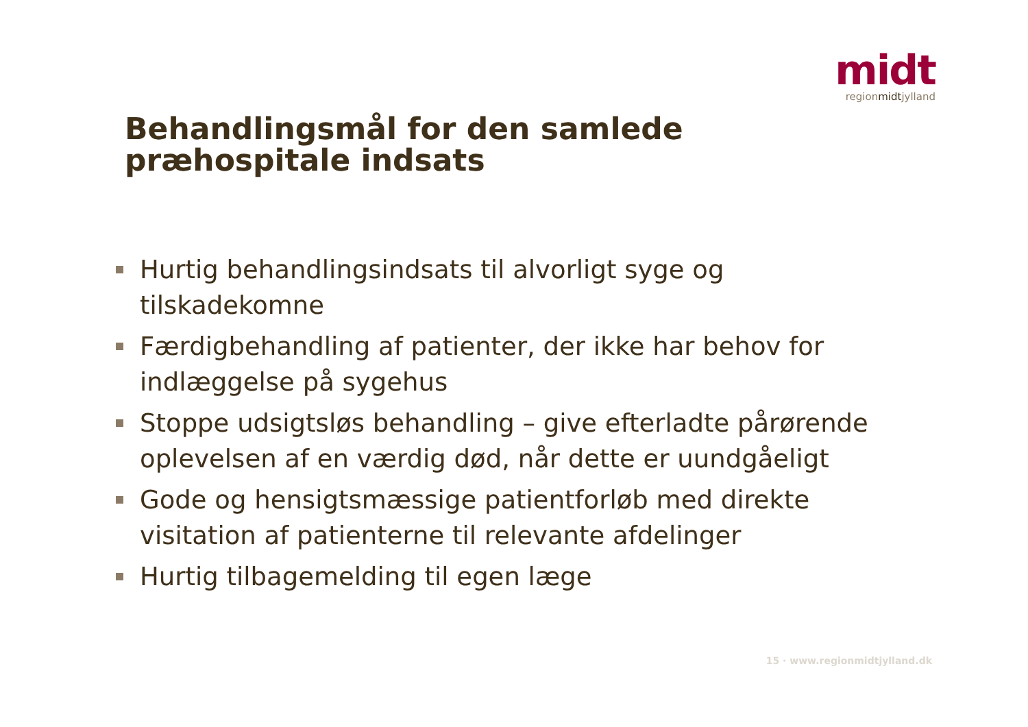midt
regionmidtjylland
Behandlingsmål for den samlede
præhospitale indsats
Hurtig behandlingsindsats til alvorligt syge og tilskadekomne
Færdigbehandling af patienter, der ikke har behov for indlæggelse på sygehus
Stoppe udsigtsløs behandling – give efterladte pårørende oplevelsen af en værdig død, når dette er uundgåeligt
Gode og hensigtsmæssige patientforløb med direkte visitation af patienterne til relevante afdelinger
Hurtig tilbagemelding til egen læge
15 · www.regionmidtjylland.dk